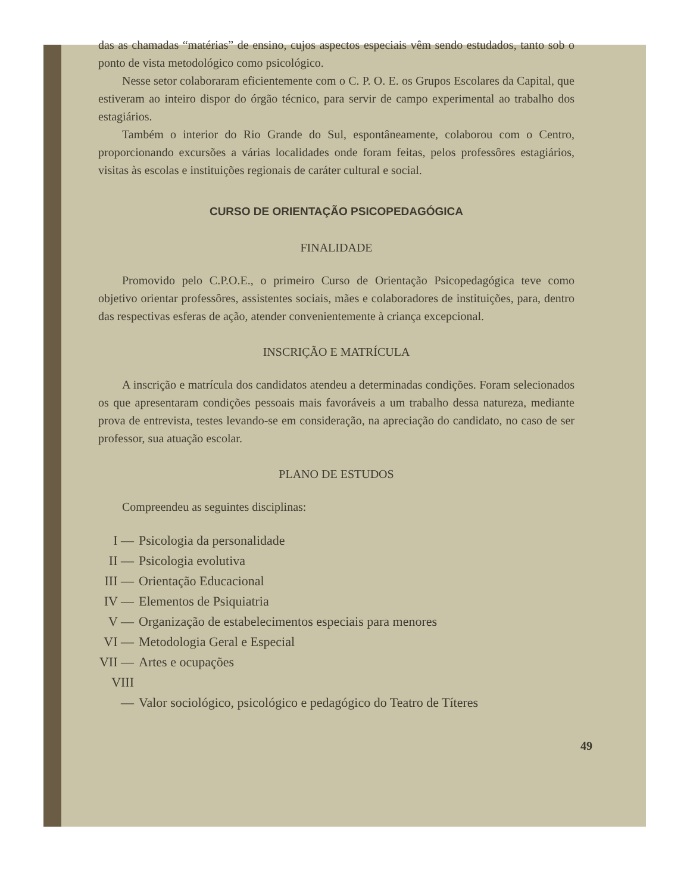das as chamadas “matérias” de ensino, cujos aspectos especiais vêm sendo estudados, tanto sob o ponto de vista metodológico como psicológico.
Nesse setor colaboraram eficientemente com o C. P. O. E. os Grupos Escolares da Capital, que estiveram ao inteiro dispor do órgão técnico, para servir de campo experimental ao trabalho dos estagiários.
Também o interior do Rio Grande do Sul, espontâneamente, colaborou com o Centro, proporcionando excursões a várias localidades onde foram feitas, pelos professôres estagiários, visitas às escolas e instituições regionais de caráter cultural e social.
CURSO DE ORIENTAÇÃO PSICOPEDAGÓGICA
FINALIDADE
Promovido pelo C.P.O.E., o primeiro Curso de Orientação Psicopedagógica teve como objetivo orientar professôres, assistentes sociais, mães e colaboradores de instituições, para, dentro das respectivas esferas de ação, atender convenientemente à criança excepcional.
INSCRIÇÃO E MATRÍCULA
A inscrição e matrícula dos candidatos atendeu a determinadas condições. Foram selecionados os que apresentaram condições pessoais mais favoráveis a um trabalho dessa natureza, mediante prova de entrevista, testes levando-se em consideração, na apreciação do candidato, no caso de ser professor, sua atuação escolar.
PLANO DE ESTUDOS
Compreendeu as seguintes disciplinas:
I — Psicologia da personalidade
II — Psicologia evolutiva
III — Orientação Educacional
IV — Elementos de Psiquiatria
V — Organização de estabelecimentos especiais para menores
VI — Metodologia Geral e Especial
VII — Artes e ocupações
VIII — Valor sociológico, psicológico e pedagógico do Teatro de Títeres
49